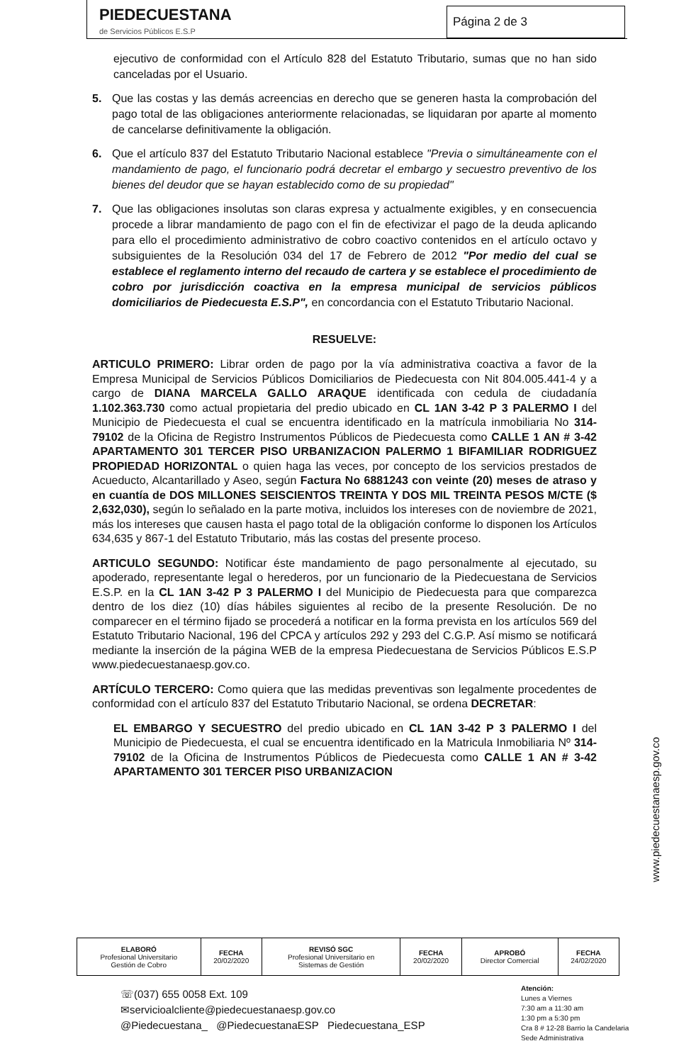PIEDECUESTANA
de Servicios Públicos E.S.P
Página 2 de 3
ejecutivo de conformidad con el Artículo 828 del Estatuto Tributario, sumas que no han sido canceladas por el Usuario.
5. Que las costas y las demás acreencias en derecho que se generen hasta la comprobación del pago total de las obligaciones anteriormente relacionadas, se liquidaran por aparte al momento de cancelarse definitivamente la obligación.
6. Que el artículo 837 del Estatuto Tributario Nacional establece "Previa o simultáneamente con el mandamiento de pago, el funcionario podrá decretar el embargo y secuestro preventivo de los bienes del deudor que se hayan establecido como de su propiedad"
7. Que las obligaciones insolutas son claras expresa y actualmente exigibles, y en consecuencia procede a librar mandamiento de pago con el fin de efectivizar el pago de la deuda aplicando para ello el procedimiento administrativo de cobro coactivo contenidos en el artículo octavo y subsiguientes de la Resolución 034 del 17 de Febrero de 2012 "Por medio del cual se establece el reglamento interno del recaudo de cartera y se establece el procedimiento de cobro por jurisdicción coactiva en la empresa municipal de servicios públicos domiciliarios de Piedecuesta E.S.P", en concordancia con el Estatuto Tributario Nacional.
RESUELVE:
ARTICULO PRIMERO: Librar orden de pago por la vía administrativa coactiva a favor de la Empresa Municipal de Servicios Públicos Domiciliarios de Piedecuesta con Nit 804.005.441-4 y a cargo de DIANA MARCELA GALLO ARAQUE identificada con cedula de ciudadanía 1.102.363.730 como actual propietaria del predio ubicado en CL 1AN 3-42 P 3 PALERMO I del Municipio de Piedecuesta el cual se encuentra identificado en la matrícula inmobiliaria No 314-79102 de la Oficina de Registro Instrumentos Públicos de Piedecuesta como CALLE 1 AN # 3-42 APARTAMENTO 301 TERCER PISO URBANIZACION PALERMO 1 BIFAMILIAR RODRIGUEZ PROPIEDAD HORIZONTAL o quien haga las veces, por concepto de los servicios prestados de Acueducto, Alcantarillado y Aseo, según Factura No 6881243 con veinte (20) meses de atraso y en cuantía de DOS MILLONES SEISCIENTOS TREINTA Y DOS MIL TREINTA PESOS M/CTE ($ 2,632,030), según lo señalado en la parte motiva, incluidos los intereses con de noviembre de 2021, más los intereses que causen hasta el pago total de la obligación conforme lo disponen los Artículos 634,635 y 867-1 del Estatuto Tributario, más las costas del presente proceso.
ARTICULO SEGUNDO: Notificar éste mandamiento de pago personalmente al ejecutado, su apoderado, representante legal o herederos, por un funcionario de la Piedecuestana de Servicios E.S.P. en la CL 1AN 3-42 P 3 PALERMO I del Municipio de Piedecuesta para que comparezca dentro de los diez (10) días hábiles siguientes al recibo de la presente Resolución. De no comparecer en el término fijado se procederá a notificar en la forma prevista en los artículos 569 del Estatuto Tributario Nacional, 196 del CPCA y artículos 292 y 293 del C.G.P. Así mismo se notificará mediante la inserción de la página WEB de la empresa Piedecuestana de Servicios Públicos E.S.P www.piedecuestanaesp.gov.co.
ARTÍCULO TERCERO: Como quiera que las medidas preventivas son legalmente procedentes de conformidad con el artículo 837 del Estatuto Tributario Nacional, se ordena DECRETAR:
EL EMBARGO Y SECUESTRO del predio ubicado en CL 1AN 3-42 P 3 PALERMO I del Municipio de Piedecuesta, el cual se encuentra identificado en la Matricula Inmobiliaria Nº 314-79102 de la Oficina de Instrumentos Públicos de Piedecuesta como CALLE 1 AN # 3-42 APARTAMENTO 301 TERCER PISO URBANIZACION
www.piedecuestanaesp.gov.co
| ELABORÓ Profesional Universitario Gestión de Cobro | FECHA 20/02/2020 | REVISÓ SGC Profesional Universitario en Sistemas de Gestión | FECHA 20/02/2020 | APROBÓ Director Comercial | FECHA 24/02/2020 |
☏(037) 655 0058 Ext. 109
✉servicioalcliente@piedecuestanaesp.gov.co
@Piedecuestana_ @PiedecuestanaESP Piedecuestana_ESP
Atención:
Lunes a Viernes
7:30 am a 11:30 am
1:30 pm a 5:30 pm
Cra 8 # 12-28 Barrio la Candelaria
Sede Administrativa